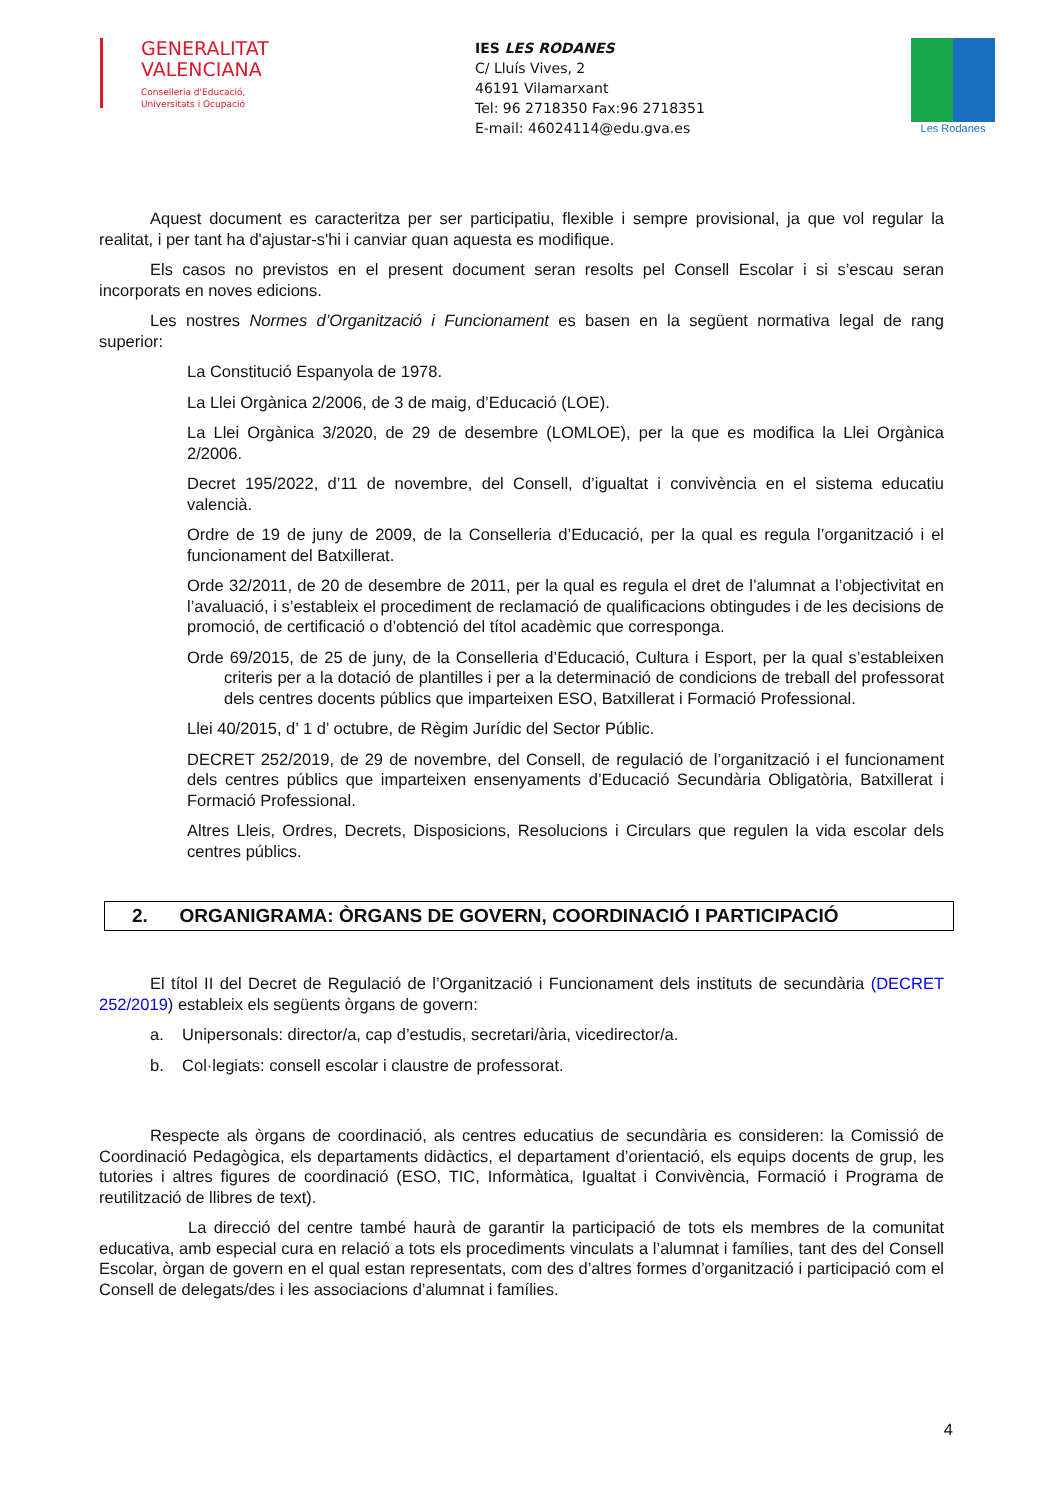GENERALITAT
VALENCIANA
Conselleria d'Educació,
Universitats i Ocupació
IES LES RODANES
C/ Lluís Vives, 2
46191 Vilamarxant
Tel: 96 2718350 Fax:96 2718351
E-mail: 46024114@edu.gva.es
Les Rodanes
Aquest document es caracteritza per ser participatiu, flexible i sempre provisional, ja que vol regular la realitat, i per tant ha d'ajustar-s'hi i canviar quan aquesta es modifique.
Els casos no previstos en el present document seran resolts pel Consell Escolar i si s’escau seran incorporats en noves edicions.
Les nostres Normes d’Organització i Funcionament es basen en la següent normativa legal de rang superior:
La Constitució Espanyola de 1978.
La Llei Orgànica 2/2006, de 3 de maig, d’Educació (LOE).
La Llei Orgànica 3/2020, de 29 de desembre (LOMLOE), per la que es modifica la Llei Orgànica 2/2006.
Decret 195/2022, d’11 de novembre, del Consell, d’igualtat i convivència en el sistema educatiu valencià.
Ordre de 19 de juny de 2009, de la Conselleria d’Educació, per la qual es regula l’organització i el funcionament del Batxillerat.
Orde 32/2011, de 20 de desembre de 2011, per la qual es regula el dret de l’alumnat a l’objectivitat en l’avaluació, i s’estableix el procediment de reclamació de qualificacions obtingudes i de les decisions de promoció, de certificació o d’obtenció del títol acadèmic que corresponga.
Orde 69/2015, de 25 de juny, de la Conselleria d’Educació, Cultura i Esport, per la qual s’estableixen criteris per a la dotació de plantilles i per a la determinació de condicions de treball del professorat dels centres docents públics que imparteixen ESO, Batxillerat i Formació Professional.
Llei 40/2015, d’ 1 d’ octubre, de Règim Jurídic del Sector Públic.
DECRET 252/2019, de 29 de novembre, del Consell, de regulació de l’organització i el funcionament dels centres públics que imparteixen ensenyaments d’Educació Secundària Obligatòria, Batxillerat i Formació Professional.
Altres Lleis, Ordres, Decrets, Disposicions, Resolucions i Circulars que regulen la vida escolar dels centres públics.
2. ORGANIGRAMA: ÒRGANS DE GOVERN, COORDINACIÓ I PARTICIPACIÓ
El títol II del Decret de Regulació de l’Organització i Funcionament dels instituts de secundària (DECRET 252/2019) estableix els següents òrgans de govern:
a. Unipersonals: director/a, cap d’estudis, secretari/ària, vicedirector/a.
b. Col·legiats: consell escolar i claustre de professorat.
Respecte als òrgans de coordinació, als centres educatius de secundària es consideren: la Comissió de Coordinació Pedagògica, els departaments didàctics, el departament d’orientació, els equips docents de grup, les tutories i altres figures de coordinació (ESO, TIC, Informàtica, Igualtat i Convivència, Formació i Programa de reutilització de llibres de text).
La direcció del centre també haurà de garantir la participació de tots els membres de la comunitat educativa, amb especial cura en relació a tots els procediments vinculats a l’alumnat i famílies, tant des del Consell Escolar, òrgan de govern en el qual estan representats, com des d’altres formes d’organització i participació com el Consell de delegats/des i les associacions d’alumnat i famílies.
4